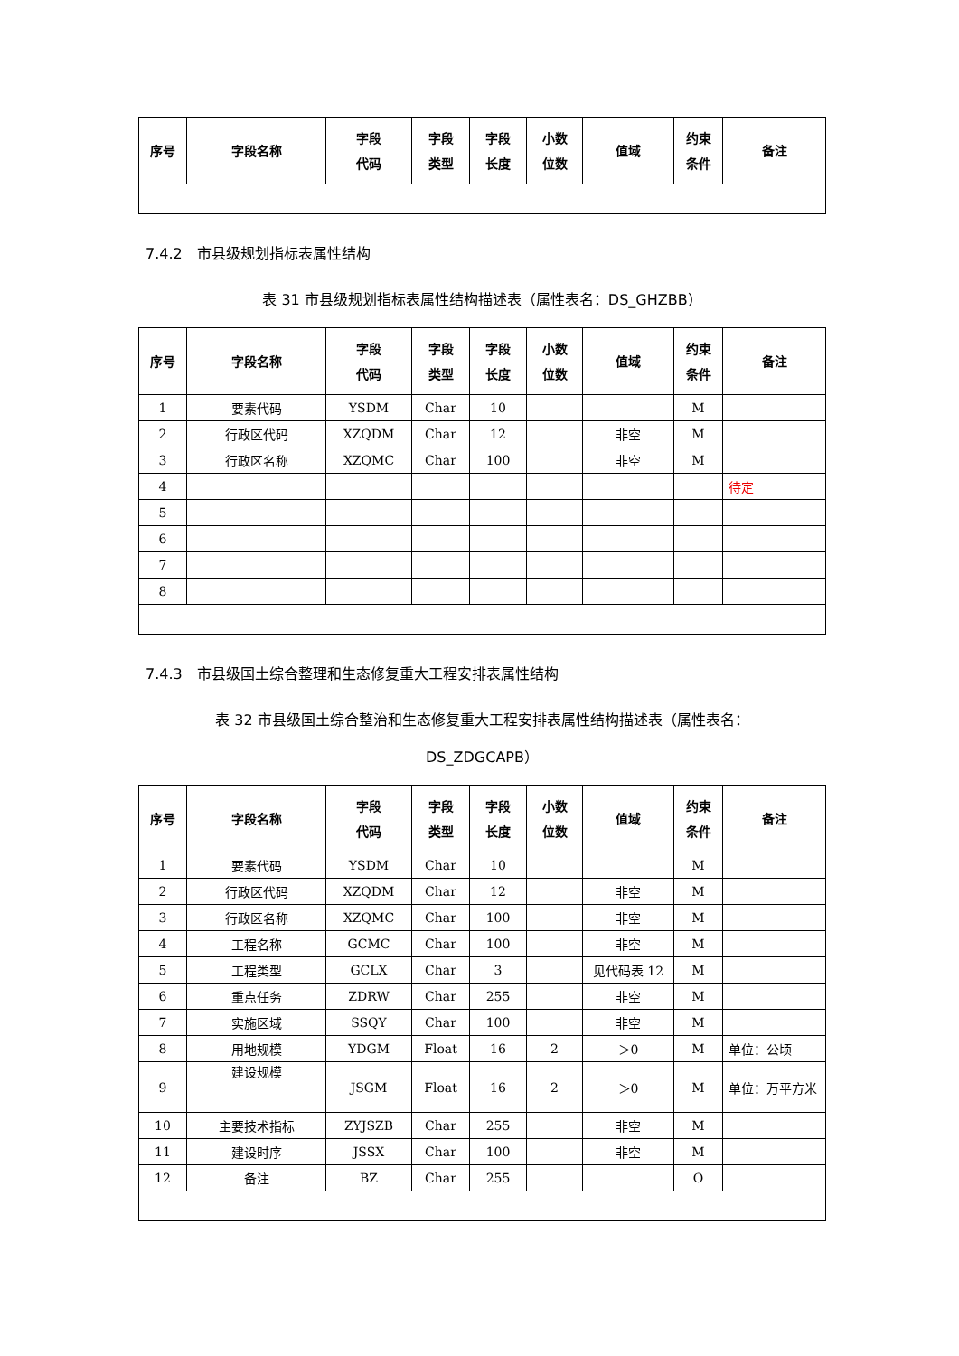| 序号 | 字段名称 | 字段 代码 | 字段 类型 | 字段 长度 | 小数 位数 | 值域 | 约束 条件 | 备注 |
| --- | --- | --- | --- | --- | --- | --- | --- | --- |
7.4.2　市县级规划指标表属性结构
表 31 市县级规划指标表属性结构描述表（属性表名：DS_GHZBB）
| 序号 | 字段名称 | 字段 代码 | 字段 类型 | 字段 长度 | 小数 位数 | 值域 | 约束 条件 | 备注 |
| --- | --- | --- | --- | --- | --- | --- | --- | --- |
| 1 | 要素代码 | YSDM | Char | 10 | | | M | |
| 2 | 行政区代码 | XZQDM | Char | 12 | | 非空 | M | |
| 3 | 行政区名称 | XZQMC | Char | 100 | | 非空 | M | |
| 4 | | | | | | | | 待定 |
| 5 | | | | | | | | |
| 6 | | | | | | | | |
| 7 | | | | | | | | |
| 8 | | | | | | | | |
7.4.3　市县级国土综合整理和生态修复重大工程安排表属性结构
表 32 市县级国土综合整治和生态修复重大工程安排表属性结构描述表（属性表名：
DS_ZDGCAPB）
| 序号 | 字段名称 | 字段 代码 | 字段 类型 | 字段 长度 | 小数 位数 | 值域 | 约束 条件 | 备注 |
| --- | --- | --- | --- | --- | --- | --- | --- | --- |
| 1 | 要素代码 | YSDM | Char | 10 | | | M | |
| 2 | 行政区代码 | XZQDM | Char | 12 | | 非空 | M | |
| 3 | 行政区名称 | XZQMC | Char | 100 | | 非空 | M | |
| 4 | 工程名称 | GCMC | Char | 100 | | 非空 | M | |
| 5 | 工程类型 | GCLX | Char | 3 | | 见代码表 12 | M | |
| 6 | 重点任务 | ZDRW | Char | 255 | | 非空 | M | |
| 7 | 实施区域 | SSQY | Char | 100 | | 非空 | M | |
| 8 | 用地规模 | YDGM | Float | 16 | 2 | ＞0 | M | 单位：公顷 |
| 9 | 建设规模 | JSGM | Float | 16 | 2 | ＞0 | M | 单位：万平方米 |
| 10 | 主要技术指标 | ZYJSZB | Char | 255 | | 非空 | M | |
| 11 | 建设时序 | JSSX | Char | 100 | | 非空 | M | |
| 12 | 备注 | BZ | Char | 255 | | | O | |